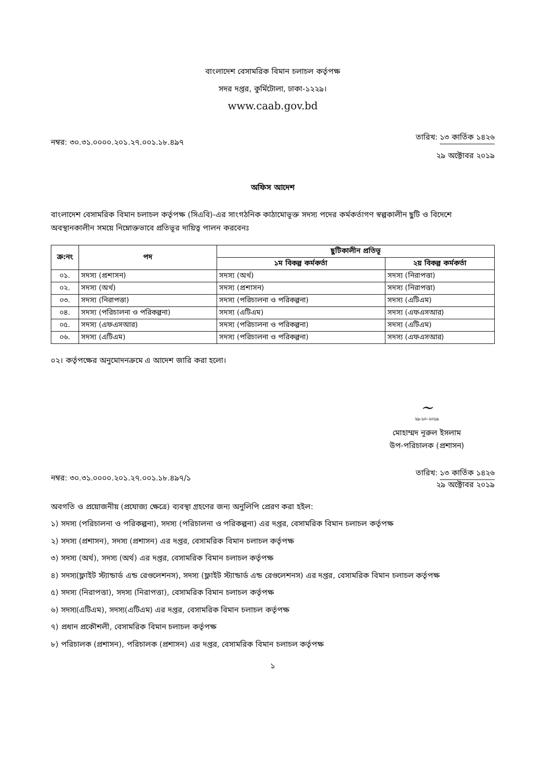বাংলাদেশ বেসামরিক বিমান চলাচল কর্তৃপক্ষ
সদর দপ্তর, কুর্মিটোলা, ঢাকা-১২২৯।
www.caab.gov.bd
নম্বর: ৩০.৩১.০০০০.২০১.২৭.০০১.১৮.৪৯৭
তারিখ: ১৩ কার্তিক ১৪২৬
২৯ অক্টোবর ২০১৯
অফিস আদেশ
বাংলাদেশ বেসামরিক বিমান চলাচল কর্তৃপক্ষ (সিএবি)-এর সাংগঠনিক কাঠামোভূক্ত সদস্য পদের কর্মকর্তাগণ স্বল্পকালীন ছুটি ও বিদেশে অবস্থানকালীন সময়ে নিম্নোক্তভাবে প্রতিভূর দায়িত্ব পালন করবেনঃ
| ক্র:নং | পদ | ছুটিকালীন প্রতিভূ | |
| --- | --- | --- | --- |
| | | ১ম বিকল্প কর্মকর্তা | ২য় বিকল্প কর্মকর্তা |
| ০১. | সদস্য (প্রশাসন) | সদস্য (অর্থ) | সদস্য (নিরাপত্তা) |
| ০২. | সদস্য (অর্থ) | সদস্য (প্রশাসন) | সদস্য (নিরাপত্তা) |
| ০৩. | সদস্য (নিরাপত্তা) | সদস্য (পরিচালনা ও পরিকল্পনা) | সদস্য (এটিএম) |
| ০৪. | সদস্য (পরিচালনা ও পরিকল্পনা) | সদস্য (এটিএম) | সদস্য (এফএসআর) |
| ০৫. | সদস্য (এফএসআর) | সদস্য (পরিচালনা ও পরিকল্পনা) | সদস্য (এটিএম) |
| ০৬. | সদস্য (এটিএম) | সদস্য (পরিচালনা ও পরিকল্পনা) | সদস্য (এফএসআর) |
০২। কর্তৃপক্ষের অনুমোদনক্রমে এ আদেশ জারি করা হলো।
~
২৯-১০-২০১৯
মোহাম্মদ নূরুল ইসলাম
উপ-পরিচালক (প্রশাসন)
নম্বর: ৩০.৩১.০০০০.২০১.২৭.০০১.১৮.৪৯৭/১
তারিখ: ১৩ কার্তিক ১৪২৬
২৯ অক্টোবর ২০১৯
অবগতি ও প্রয়োজনীয় (প্রযোজ্য ক্ষেত্রে) ব্যবস্থা গ্রহণের জন্য অনুলিপি প্রেরণ করা হইল:
১) সদস্য (পরিচালনা ও পরিকল্পনা), সদস্য (পরিচালনা ও পরিকল্পনা) এর দপ্তর, বেসামরিক বিমান চলাচল কর্তৃপক্ষ
২) সদস্য (প্রশাসন), সদস্য (প্রশাসন) এর দপ্তর, বেসামরিক বিমান চলাচল কর্তৃপক্ষ
৩) সদস্য (অর্থ), সদস্য (অর্থ) এর দপ্তর, বেসামরিক বিমান চলাচল কর্তৃপক্ষ
৪) সদস্য(ফ্লাইট স্ট্যান্ডার্ড এন্ড রেগুলেশনস), সদস্য (ফ্লাইট স্ট্যান্ডার্ড এন্ড রেগুলেশনস) এর দপ্তর, বেসামরিক বিমান চলাচল কর্তৃপক্ষ
৫) সদস্য (নিরাপত্তা), সদস্য (নিরাপত্তা), বেসামরিক বিমান চলাচল কর্তৃপক্ষ
৬) সদস্য(এটিএম), সদস্য(এটিএম) এর দপ্তর, বেসামরিক বিমান চলাচল কর্তৃপক্ষ
৭) প্রধান প্রকৌশলী, বেসামরিক বিমান চলাচল কর্তৃপক্ষ
৮) পরিচালক (প্রশাসন), পরিচালক (প্রশাসন) এর দপ্তর, বেসামরিক বিমান চলাচল কর্তৃপক্ষ
১